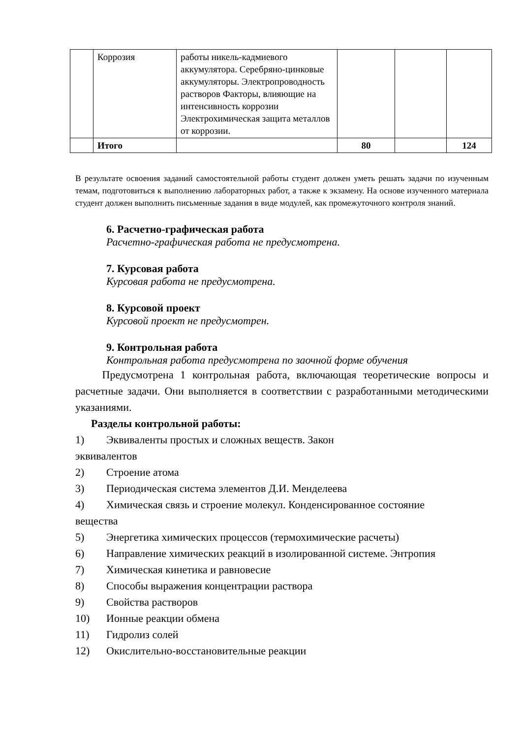| | Коррозия | работы никель-кадмиевого аккумулятора. Серебряно-цинковые аккумуляторы. Электропроводность растворов Факторы, влияющие на интенсивность коррозии Электрохимическая защита металлов от коррозии. | | | |
| | Итого | | 80 | | 124 |
В результате освоения заданий самостоятельной работы студент должен уметь решать задачи по изученным темам, подготовиться к выполнению лабораторных работ, а также к экзамену. На основе изученного материала студент должен выполнить письменные задания в виде модулей, как промежуточного контроля знаний.
6. Расчетно-графическая работа
Расчетно-графическая работа не предусмотрена.
7. Курсовая работа
Курсовая работа не предусмотрена.
8. Курсовой проект
Курсовой проект не предусмотрен.
9. Контрольная работа
Контрольная работа предусмотрена по заочной форме обучения
Предусмотрена 1 контрольная работа, включающая теоретические вопросы и расчетные задачи. Они выполняется в соответствии с разработанными методическими указаниями.
Разделы контрольной работы:
1) Эквиваленты простых и сложных веществ. Закон
эквивалентов
2) Строение атома
3) Периодическая система элементов Д.И. Менделеева
4) Химическая связь и строение молекул. Конденсированное состояние
вещества
5) Энергетика химических процессов (термохимические расчеты)
6) Направление химических реакций в изолированной системе. Энтропия
7) Химическая кинетика и равновесие
8) Способы выражения концентрации раствора
9) Свойства растворов
10) Ионные реакции обмена
11) Гидролиз солей
12) Окислительно-восстановительные реакции